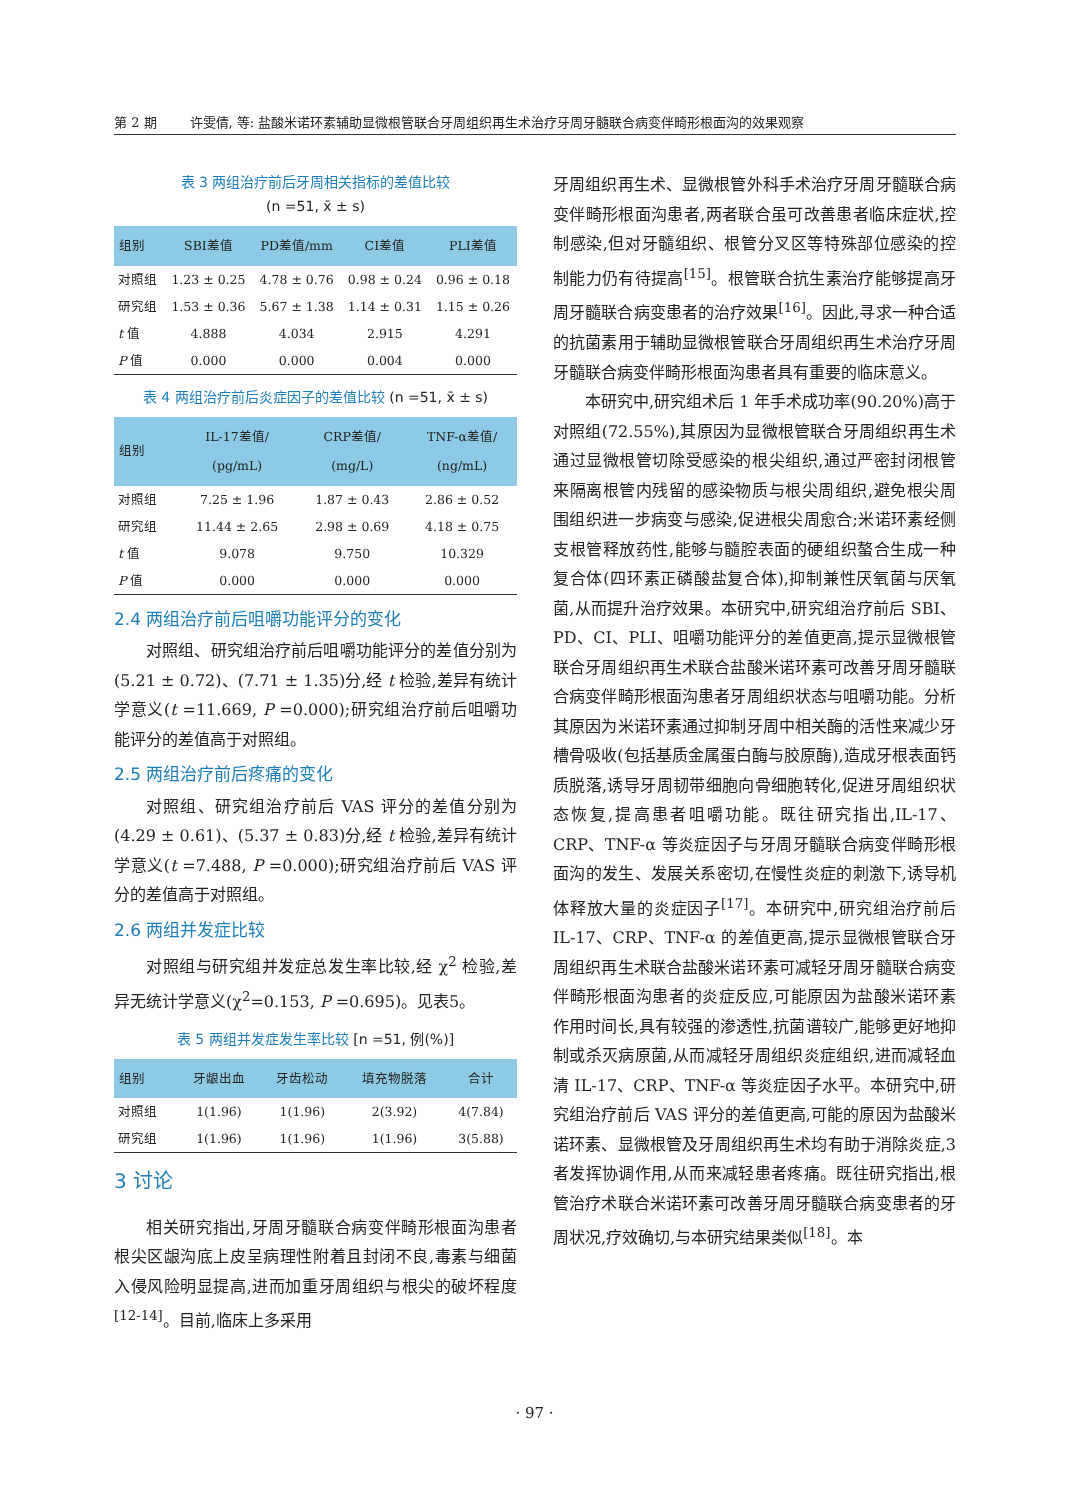第 2 期 许雯倩, 等: 盐酸米诺环素辅助显微根管联合牙周组织再生术治疗牙周牙髓联合病变伴畸形根面沟的效果观察
表 3 两组治疗前后牙周相关指标的差值比较
(n =51, x̄ ± s)
| 组别 | SBI差值 | PD差值/mm | CI差值 | PLI差值 |
| --- | --- | --- | --- | --- |
| 对照组 | 1.23 ± 0.25 | 4.78 ± 0.76 | 0.98 ± 0.24 | 0.96 ± 0.18 |
| 研究组 | 1.53 ± 0.36 | 5.67 ± 1.38 | 1.14 ± 0.31 | 1.15 ± 0.26 |
| t 值 | 4.888 | 4.034 | 2.915 | 4.291 |
| P 值 | 0.000 | 0.000 | 0.004 | 0.000 |
表 4 两组治疗前后炎症因子的差值比较 (n =51, x̄ ± s)
| 组别 | IL-17差值/ (pg/mL) | CRP差值/ (mg/L) | TNF-α差值/ (ng/mL) |
| --- | --- | --- | --- |
| 对照组 | 7.25 ± 1.96 | 1.87 ± 0.43 | 2.86 ± 0.52 |
| 研究组 | 11.44 ± 2.65 | 2.98 ± 0.69 | 4.18 ± 0.75 |
| t 值 | 9.078 | 9.750 | 10.329 |
| P 值 | 0.000 | 0.000 | 0.000 |
2.4 两组治疗前后咀嚼功能评分的变化
对照组、研究组治疗前后咀嚼功能评分的差值分别为(5.21 ± 0.72)、(7.71 ± 1.35)分,经 t 检验,差异有统计学意义(t =11.669, P =0.000);研究组治疗前后咀嚼功能评分的差值高于对照组。
2.5 两组治疗前后疼痛的变化
对照组、研究组治疗前后 VAS 评分的差值分别为(4.29 ± 0.61)、(5.37 ± 0.83)分,经 t 检验,差异有统计学意义(t =7.488, P =0.000);研究组治疗前后 VAS 评分的差值高于对照组。
2.6 两组并发症比较
对照组与研究组并发症总发生率比较,经 χ<sup>2</sup> 检验,差异无统计学意义(χ<sup>2</sup>=0.153, P =0.695)。见表5。
表 5 两组并发症发生率比较 [n =51, 例(%)]
| 组别 | 牙龈出血 | 牙齿松动 | 填充物脱落 | 合计 |
| --- | --- | --- | --- | --- |
| 对照组 | 1(1.96) | 1(1.96) | 2(3.92) | 4(7.84) |
| 研究组 | 1(1.96) | 1(1.96) | 1(1.96) | 3(5.88) |
3 讨论
相关研究指出,牙周牙髓联合病变伴畸形根面沟患者根尖区龈沟底上皮呈病理性附着且封闭不良,毒素与细菌入侵风险明显提高,进而加重牙周组织与根尖的破坏程度<sup>[12-14]</sup>。目前,临床上多采用
牙周组织再生术、显微根管外科手术治疗牙周牙髓联合病变伴畸形根面沟患者,两者联合虽可改善患者临床症状,控制感染,但对牙髓组织、根管分叉区等特殊部位感染的控制能力仍有待提高<sup>[15]</sup>。根管联合抗生素治疗能够提高牙周牙髓联合病变患者的治疗效果<sup>[16]</sup>。因此,寻求一种合适的抗菌素用于辅助显微根管联合牙周组织再生术治疗牙周牙髓联合病变伴畸形根面沟患者具有重要的临床意义。
本研究中,研究组术后 1 年手术成功率(90.20%)高于对照组(72.55%),其原因为显微根管联合牙周组织再生术通过显微根管切除受感染的根尖组织,通过严密封闭根管来隔离根管内残留的感染物质与根尖周组织,避免根尖周围组织进一步病变与感染,促进根尖周愈合;米诺环素经侧支根管释放药性,能够与髓腔表面的硬组织螯合生成一种复合体(四环素正磷酸盐复合体),抑制兼性厌氧菌与厌氧菌,从而提升治疗效果。本研究中,研究组治疗前后 SBI、PD、CI、PLI、咀嚼功能评分的差值更高,提示显微根管联合牙周组织再生术联合盐酸米诺环素可改善牙周牙髓联合病变伴畸形根面沟患者牙周组织状态与咀嚼功能。分析其原因为米诺环素通过抑制牙周中相关酶的活性来减少牙槽骨吸收(包括基质金属蛋白酶与胶原酶),造成牙根表面钙质脱落,诱导牙周韧带细胞向骨细胞转化,促进牙周组织状态恢复,提高患者咀嚼功能。既往研究指出,IL-17、CRP、TNF-α 等炎症因子与牙周牙髓联合病变伴畸形根面沟的发生、发展关系密切,在慢性炎症的刺激下,诱导机体释放大量的炎症因子<sup>[17]</sup>。本研究中,研究组治疗前后 IL-17、CRP、TNF-α 的差值更高,提示显微根管联合牙周组织再生术联合盐酸米诺环素可减轻牙周牙髓联合病变伴畸形根面沟患者的炎症反应,可能原因为盐酸米诺环素作用时间长,具有较强的渗透性,抗菌谱较广,能够更好地抑制或杀灭病原菌,从而减轻牙周组织炎症组织,进而减轻血清 IL-17、CRP、TNF-α 等炎症因子水平。本研究中,研究组治疗前后 VAS 评分的差值更高,可能的原因为盐酸米诺环素、显微根管及牙周组织再生术均有助于消除炎症,3 者发挥协调作用,从而来减轻患者疼痛。既往研究指出,根管治疗术联合米诺环素可改善牙周牙髓联合病变患者的牙周状况,疗效确切,与本研究结果类似<sup>[18]</sup>。本
· 97 ·